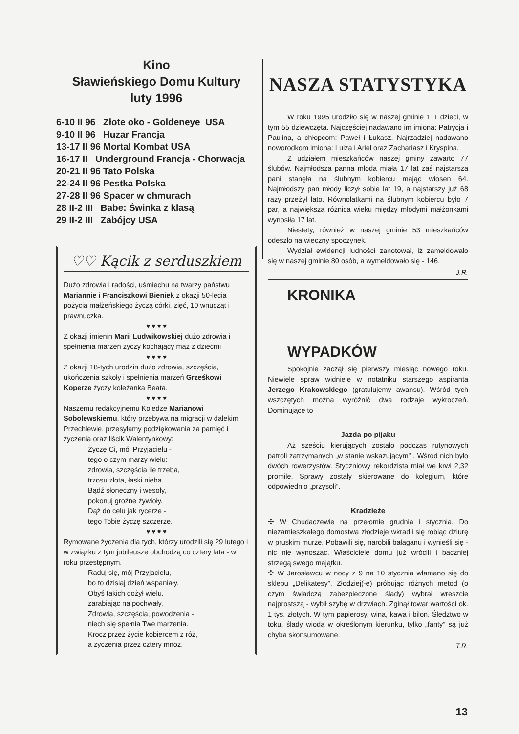Kino
Sławieńskiego Domu Kultury
luty 1996
6-10 II 96 Złote oko - Goldeneye USA
9-10 II 96 Huzar Francja
13-17 II 96 Mortal Kombat USA
16-17 II Underground Francja - Chorwacja
20-21 II 96 Tato Polska
22-24 II 96 Pestka Polska
27-28 II 96 Spacer w chmurach
28 II-2 III Babe: Świnka z klasą
29 II-2 III Zabójcy USA
♡♡ Kącik z serduszkiem
Dużo zdrowia i radości, uśmiechu na twarzy państwu Mariannie i Franciszkowi Bieniek z okazji 50-lecia pożycia małżeńskiego życzą córki, zięć, 10 wnucząt i prawnuczka.
♥ ♥ ♥ ♥
Z okazji imienin Marii Ludwikowskiej dużo zdrowia i spełnienia marzeń życzy kochający mąż z dziećmi
♥ ♥ ♥ ♥
Z okazji 18-tych urodzin dużo zdrowia, szczęścia, ukończenia szkoły i spełnienia marzeń Grześkowi Koperze życzy koleżanka Beata.
♥ ♥ ♥ ♥
Naszemu redakcyjnemu Koledze Marianowi Sobolewskiemu, który przebywa na migracji w dalekim Przechlewie, przesyłamy podziękowania za pamięć i życzenia oraz liścik Walentynkowy:
Życzę Ci, mój Przyjacielu -
tego o czym marzy wielu:
zdrowia, szczęścia ile trzeba,
trzosu złota, łaski nieba.
Bądź słoneczny i wesoły,
pokonuj groźne żywioły.
Dąż do celu jak rycerze -
tego Tobie życzę szczerze.
♥ ♥ ♥ ♥
Rymowane życzenia dla tych, którzy urodzili się 29 lutego i w związku z tym jubileusze obchodzą co cztery lata - w roku przestępnym.
Raduj się, mój Przyjacielu,
bo to dzisiaj dzień wspaniały.
Obyś takich dożył wielu,
zarabiając na pochwały.
Zdrowia, szczęścia, powodzenia -
niech się spełnia Twe marzenia.
Krocz przez życie kobiercem z róż,
a życzenia przez cztery mnóż.
NASZA STATYSTYKA
W roku 1995 urodziło się w naszej gminie 111 dzieci, w tym 55 dziewczęta. Najczęściej nadawano im imiona: Patrycja i Paulina, a chłopcom: Paweł i Łukasz. Najrzadziej nadawano noworodkom imiona: Luiza i Ariel oraz Zachariasz i Kryspina.
Z udziałem mieszkańców naszej gminy zawarto 77 ślubów. Najmłodsza panna młoda miała 17 lat zaś najstarsza pani stanęła na ślubnym kobiercu mając wiosen 64. Najmłodszy pan młody liczył sobie lat 19, a najstarszy już 68 razy przeżył lato. Równolatkami na ślubnym kobiercu było 7 par, a największa różnica wieku między młodymi małżonkami wynosiła 17 lat.
Niestety, również w naszej gminie 53 mieszkańców odeszło na wieczny spoczynek.
Wydział ewidencji ludności zanotował, iż zameldowało się w naszej gminie 80 osób, a wymeldowało się - 146.
J.R.
KRONIKA
WYPADKÓW
Spokojnie zaczął się pierwszy miesiąc nowego roku. Niewiele spraw widnieje w notatniku starszego aspiranta Jerzego Krakowskiego (gratulujemy awansu). Wśród tych wszczętych można wyróżnić dwa rodzaje wykroczeń. Dominujące to
Jazda po pijaku
Aż sześciu kierujących zostało podczas rutynowych patroli zatrzymanych „w stanie wskazującym” . Wśród nich było dwóch rowerzystów. Styczniowy rekordzista miał we krwi 2,32 promile. Sprawy zostały skierowane do kolegium, które odpowiednio „przysoli”.
Kradzieże
✣ W Chudaczewie na przełomie grudnia i stycznia. Do niezamieszkałego domostwa złodzieje wkradli się robiąc dziurę w pruskim murze. Pobawili się, narobili bałaganu i wynieśli się - nic nie wynosząc. Właściciele domu już wrócili i baczniej strzegą swego majątku.
✣ W Jarosławcu w nocy z 9 na 10 stycznia włamano się do sklepu „Delikatesy”. Złodziej(-e) próbując różnych metod (o czym świadczą zabezpieczone ślady) wybrał wreszcie najprostszą - wybił szybę w drzwiach. Zginął towar wartości ok. 1 tys. złotych. W tym papierosy, wina, kawa i bilon. Śledztwo w toku, ślady wiodą w określonym kierunku, tylko „fanty” są już chyba skonsumowane.
T.R.
13